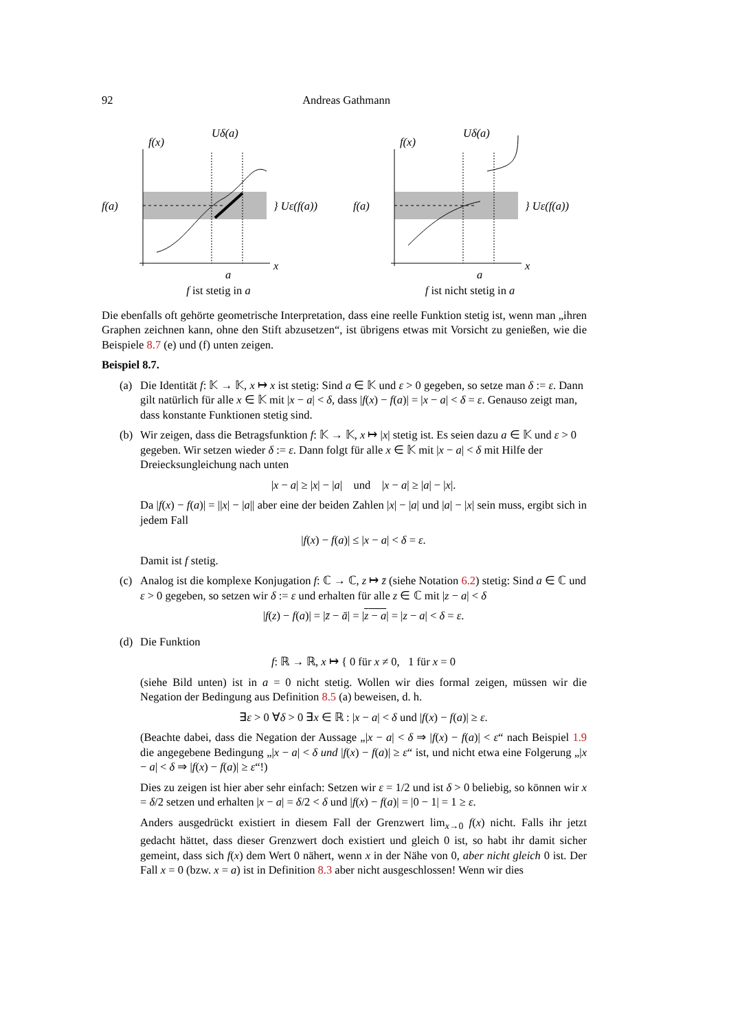92 Andreas Gathmann
f(x)
Uδ(a)
f(a)
} Uε(f(a))
x
a
f ist stetig in a
f(x)
Uδ(a)
f(a)
} Uε(f(a))
x
a
f ist nicht stetig in a
Die ebenfalls oft gehörte geometrische Interpretation, dass eine reelle Funktion stetig ist, wenn man „ihren Graphen zeichnen kann, ohne den Stift abzusetzen“, ist übrigens etwas mit Vorsicht zu genießen, wie die Beispiele 8.7 (e) und (f) unten zeigen.
Beispiel 8.7.
(a) Die Identität f: 𝕂 → 𝕂, x ↦ x ist stetig: Sind a ∈ 𝕂 und ε > 0 gegeben, so setze man δ := ε. Dann gilt natürlich für alle x ∈ 𝕂 mit |x − a| < δ, dass |f(x) − f(a)| = |x − a| < δ = ε. Genauso zeigt man, dass konstante Funktionen stetig sind.
(b) Wir zeigen, dass die Betragsfunktion f: 𝕂 → 𝕂, x ↦ |x| stetig ist. Es seien dazu a ∈ 𝕂 und ε > 0 gegeben. Wir setzen wieder δ := ε. Dann folgt für alle x ∈ 𝕂 mit |x − a| < δ mit Hilfe der Dreiecksungleichung nach unten
|x − a| ≥ |x| − |a| und |x − a| ≥ |a| − |x|.
Da |f(x) − f(a)| = ||x| − |a|| aber eine der beiden Zahlen |x| − |a| und |a| − |x| sein muss, ergibt sich in jedem Fall
|f(x) − f(a)| ≤ |x − a| < δ = ε.
Damit ist f stetig.
(c) Analog ist die komplexe Konjugation f: ℂ → ℂ, z ↦ z̄ (siehe Notation 6.2) stetig: Sind a ∈ ℂ und ε > 0 gegeben, so setzen wir δ := ε und erhalten für alle z ∈ ℂ mit |z − a| < δ
|f(z) − f(a)| = |z̄ − ā| = |z − a| = |z − a| < δ = ε.
(d) Die Funktion
f: ℝ → ℝ, x ↦ { 0 für x ≠ 0, 1 für x = 0
(siehe Bild unten) ist in a = 0 nicht stetig. Wollen wir dies formal zeigen, müssen wir die Negation der Bedingung aus Definition 8.5 (a) beweisen, d. h.
∃ε > 0 ∀δ > 0 ∃x ∈ ℝ : |x − a| < δ und |f(x) − f(a)| ≥ ε.
(Beachte dabei, dass die Negation der Aussage „|x − a| < δ ⇒ |f(x) − f(a)| < ε“ nach Beispiel 1.9 die angegebene Bedingung „|x − a| < δ und |f(x) − f(a)| ≥ ε“ ist, und nicht etwa eine Folgerung „|x − a| < δ ⇒ |f(x) − f(a)| ≥ ε“!)
Dies zu zeigen ist hier aber sehr einfach: Setzen wir ε = 1/2 und ist δ > 0 beliebig, so können wir x = δ/2 setzen und erhalten |x − a| = δ/2 < δ und |f(x) − f(a)| = |0 − 1| = 1 ≥ ε.
Anders ausgedrückt existiert in diesem Fall der Grenzwert lim<sub>x→0</sub> f(x) nicht. Falls ihr jetzt gedacht hättet, dass dieser Grenzwert doch existiert und gleich 0 ist, so habt ihr damit sicher gemeint, dass sich f(x) dem Wert 0 nähert, wenn x in der Nähe von 0, aber nicht gleich 0 ist. Der Fall x = 0 (bzw. x = a) ist in Definition 8.3 aber nicht ausgeschlossen! Wenn wir dies